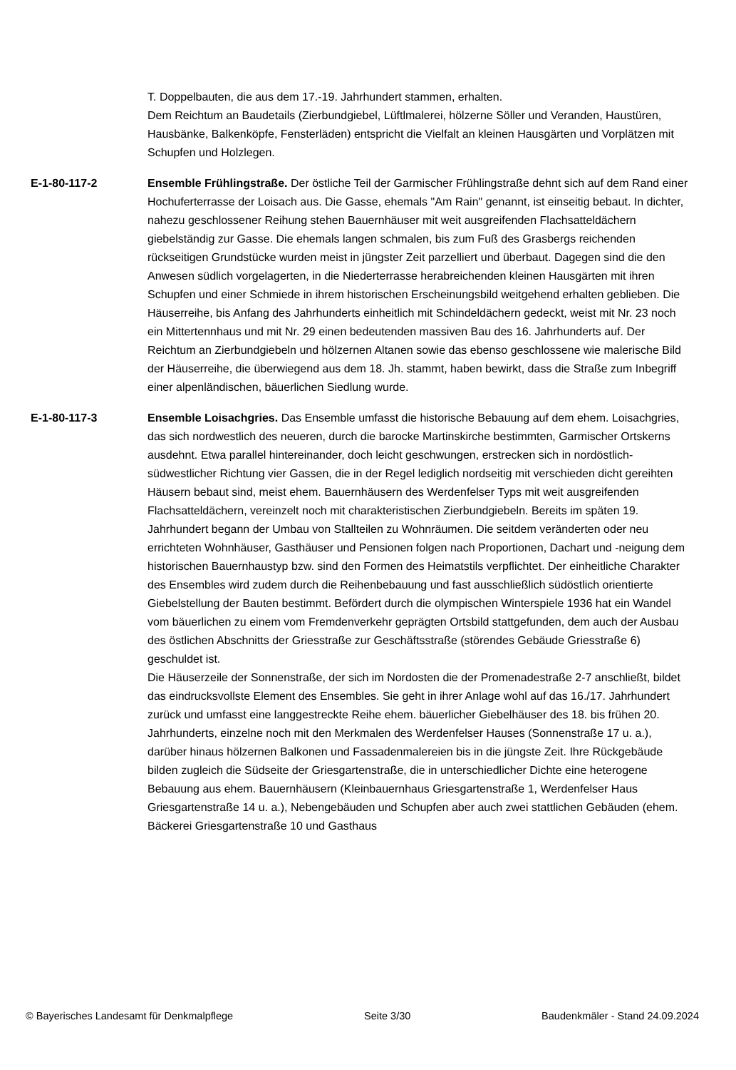T. Doppelbauten, die aus dem 17.-19. Jahrhundert stammen, erhalten.
Dem Reichtum an Baudetails (Zierbundgiebel, Lüftlmalerei, hölzerne Söller und Veranden, Haustüren, Hausbänke, Balkenköpfe, Fensterläden) entspricht die Vielfalt an kleinen Hausgärten und Vorplätzen mit Schupfen und Holzlegen.
E-1-80-117-2 Ensemble Frühlingstraße. Der östliche Teil der Garmischer Frühlingstraße dehnt sich auf dem Rand einer Hochuferterrasse der Loisach aus. Die Gasse, ehemals "Am Rain" genannt, ist einseitig bebaut. In dichter, nahezu geschlossener Reihung stehen Bauernhäuser mit weit ausgreifenden Flachsatteldächern giebelständig zur Gasse. Die ehemals langen schmalen, bis zum Fuß des Grasbergs reichenden rückseitigen Grundstücke wurden meist in jüngster Zeit parzelliert und überbaut. Dagegen sind die den Anwesen südlich vorgelagerten, in die Niederterrasse herabreichenden kleinen Hausgärten mit ihren Schupfen und einer Schmiede in ihrem historischen Erscheinungsbild weitgehend erhalten geblieben. Die Häuserreihe, bis Anfang des Jahrhunderts einheitlich mit Schindeldächern gedeckt, weist mit Nr. 23 noch ein Mittertennhaus und mit Nr. 29 einen bedeutenden massiven Bau des 16. Jahrhunderts auf. Der Reichtum an Zierbundgiebeln und hölzernen Altanen sowie das ebenso geschlossene wie malerische Bild der Häuserreihe, die überwiegend aus dem 18. Jh. stammt, haben bewirkt, dass die Straße zum Inbegriff einer alpenländischen, bäuerlichen Siedlung wurde.
E-1-80-117-3 Ensemble Loisachgries. Das Ensemble umfasst die historische Bebauung auf dem ehem. Loisachgries, das sich nordwestlich des neueren, durch die barocke Martinskirche bestimmten, Garmischer Ortskerns ausdehnt. Etwa parallel hintereinander, doch leicht geschwungen, erstrecken sich in nordöstlich-südwestlicher Richtung vier Gassen, die in der Regel lediglich nordseitig mit verschieden dicht gereihten Häusern bebaut sind, meist ehem. Bauernhäusern des Werdenfelser Typs mit weit ausgreifenden Flachsatteldächern, vereinzelt noch mit charakteristischen Zierbundgiebeln. Bereits im späten 19. Jahrhundert begann der Umbau von Stallteilen zu Wohnräumen. Die seitdem veränderten oder neu errichteten Wohnhäuser, Gasthäuser und Pensionen folgen nach Proportionen, Dachart und -neigung dem historischen Bauernhaustyp bzw. sind den Formen des Heimatstils verpflichtet. Der einheitliche Charakter des Ensembles wird zudem durch die Reihenbebauung und fast ausschließlich südöstlich orientierte Giebelstellung der Bauten bestimmt. Befördert durch die olympischen Winterspiele 1936 hat ein Wandel vom bäuerlichen zu einem vom Fremdenverkehr geprägten Ortsbild stattgefunden, dem auch der Ausbau des östlichen Abschnitts der Griesstraße zur Geschäftsstraße (störendes Gebäude Griesstraße 6) geschuldet ist.
Die Häuserzeile der Sonnenstraße, der sich im Nordosten die der Promenadestraße 2-7 anschließt, bildet das eindrucksvollste Element des Ensembles. Sie geht in ihrer Anlage wohl auf das 16./17. Jahrhundert zurück und umfasst eine langgestreckte Reihe ehem. bäuerlicher Giebelhäuser des 18. bis frühen 20. Jahrhunderts, einzelne noch mit den Merkmalen des Werdenfelser Hauses (Sonnenstraße 17 u. a.), darüber hinaus hölzernen Balkonen und Fassadenmalereien bis in die jüngste Zeit. Ihre Rückgebäude bilden zugleich die Südseite der Griesgartenstraße, die in unterschiedlicher Dichte eine heterogene Bebauung aus ehem. Bauernhäusern (Kleinbauernhaus Griesgartenstraße 1, Werdenfelser Haus Griesgartenstraße 14 u. a.), Nebengebäuden und Schupfen aber auch zwei stattlichen Gebäuden (ehem. Bäckerei Griesgartenstraße 10 und Gasthaus
© Bayerisches Landesamt für Denkmalpflege Seite 3/30 Baudenkmäler - Stand 24.09.2024